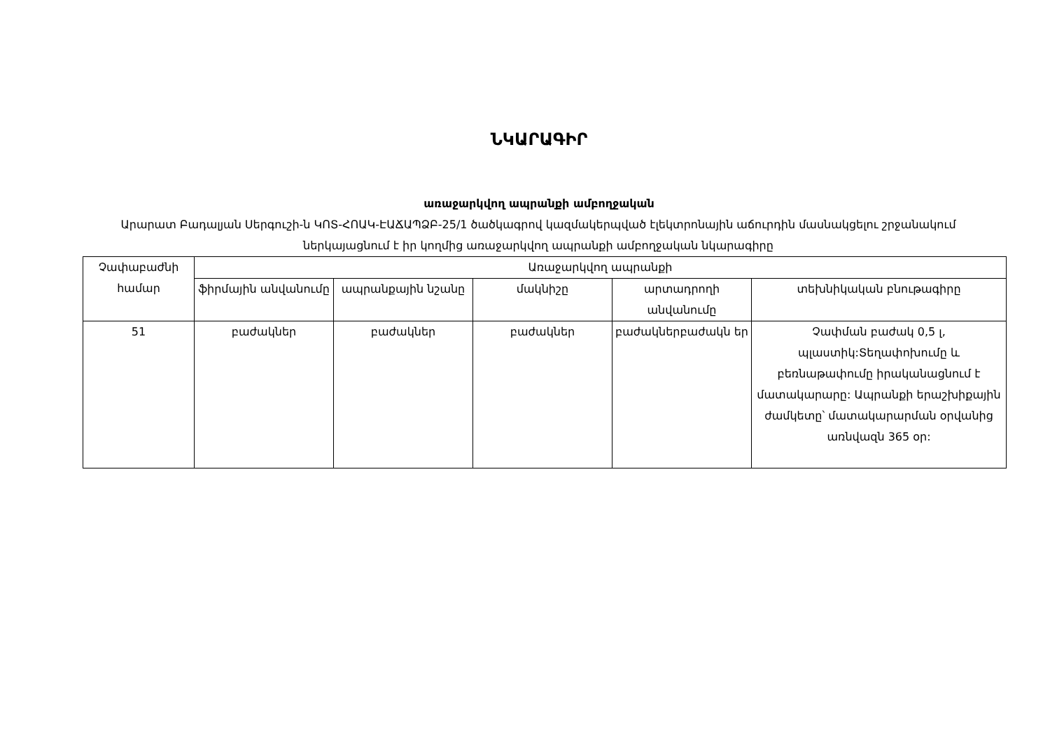ՆԿԱՐԱԳԻՐ
առաջարկվող ապրանքի ամբողջական
Արարատ Բադալյան Սերգուշի-ն ԿՈՏ-ՀՈԱԿ-ԷԱՃԱՊՁԲ-25/1 ծածկագրով կազմակերպված էլեկտրոնային աճուրդին մասնակցելու շրջանակում ներկայացնում է իր կողմից առաջարկվող ապրանքի ամբողջական նկարագիրը
| Չափաբաժնի համար | Առաջարկվող ապրանքի | | | | |
| --- | --- | --- | --- | --- | --- |
| | ֆիրմային անվանումը | ապրանքային նշանը | մակնիշը | արտադրողի անվանումը | տեխնիկական բնութագիրը |
| 51 | բաժակներ | բաժակներ | բաժակներ | բաժակներբաժակն եր | Չափման բաժակ 0,5 լ, պլաստիկ:Տեղափոխումը և բեռնաթափումը իրականացնում է մատակարարը: Ապրանքի երաշխիքային ժամկետը՝ մատակարարման օրվանից առնվազն 365 օր: |